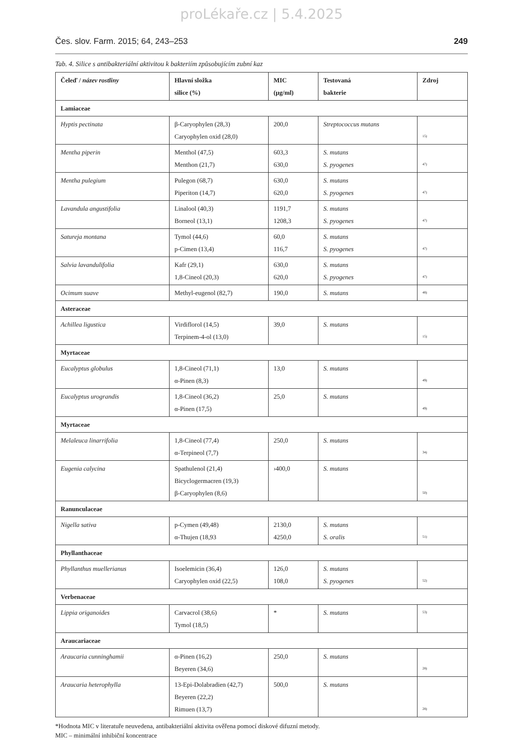proLékaře.cz | 5.4.2025
Čes. slov. Farm. 2015; 64, 243–253 249
Tab. 4. Silice s antibakteriální aktivitou k bakteriím způsobujícím zubní kaz
| Čeleď / název rostliny | Hlavní složka silice (%) | MIC (µg/ml) | Testovaná bakterie | Zdroj |
| --- | --- | --- | --- | --- |
| Lamiaceae | | | | |
| Hyptis pectinata | β-Caryophylen (28,3) Caryophylen oxid (28,0) | 200,0 | Streptococcus mutans | 15) |
| Mentha piperin | Menthol (47,5) Menthon (21,7) | 603,3 630,0 | S. mutans S. pyogenes | 47) |
| Mentha pulegium | Pulegon (68,7) Piperiton (14,7) | 630,0 620,0 | S. mutans S. pyogenes | 47) |
| Lavandula angustifolia | Linalool (40,3) Borneol (13,1) | 1191,7 1208,3 | S. mutans S. pyogenes | 47) |
| Satureja montana | Tymol (44,6) p-Cimen (13,4) | 60,0 116,7 | S. mutans S. pyogenes | 47) |
| Salvia lavandulifolia | Kafr (29,1) 1,8-Cineol (20,3) | 630,0 620,0 | S. mutans S. pyogenes | 47) |
| Ocimum suave | Methyl-eugenol (82,7) | 190,0 | S. mutans | 48) |
| Asteraceae | | | | |
| Achillea ligustica | Virdiflorol (14,5) Terpinem-4-ol (13,0) | 39,0 | S. mutans | 15) |
| Myrtaceae | | | | |
| Eucalyptus globulus | 1,8-Cineol (71,1) α-Pinen (8,3) | 13,0 | S. mutans | 49) |
| Eucalyptus urograndis | 1,8-Cineol (36,2) α-Pinen (17,5) | 25,0 | S. mutans | 49) |
| Myrtaceae | | | | |
| Melaleuca linarrifolia | 1,8-Cineol (77,4) α-Terpineol (7,7) | 250,0 | S. mutans | 34) |
| Eugenia calycina | Spathulenol (21,4) Bicyclogermacren (19,3) β-Caryophylen (8,6) | ›400,0 | S. mutans | 50) |
| Ranunculaceae | | | | |
| Nigella sativa | p-Cymen (49,48) α-Thujen (18,93 | 2130,0 4250,0 | S. mutans S. oralis | 51) |
| Phyllanthaceae | | | | |
| Phyllanthus muellerianus | Isoelemicin (36,4) Caryophylen oxid (22,5) | 126,0 108,0 | S. mutans S. pyogenes | 52) |
| Verbenaceae | | | | |
| Lippia origanoides | Carvacrol (38,6) Tymol (18,5) | * | S. mutans | 53) |
| Araucariaceae | | | | |
| Araucaria cunninghamii | α-Pinen (16,2) Beyeren (34,6) | 250,0 | S. mutans | 28) |
| Araucaria heterophylla | 13-Epi-Dolabradien (42,7) Beyeren (22,2) Rimuen (13,7) | 500,0 | S. mutans | 28) |
*Hodnota MIC v literatuře neuvedena, antibakteriální aktivita ověřena pomocí diskové difuzní metody.
MIC – minimální inhibiční koncentrace